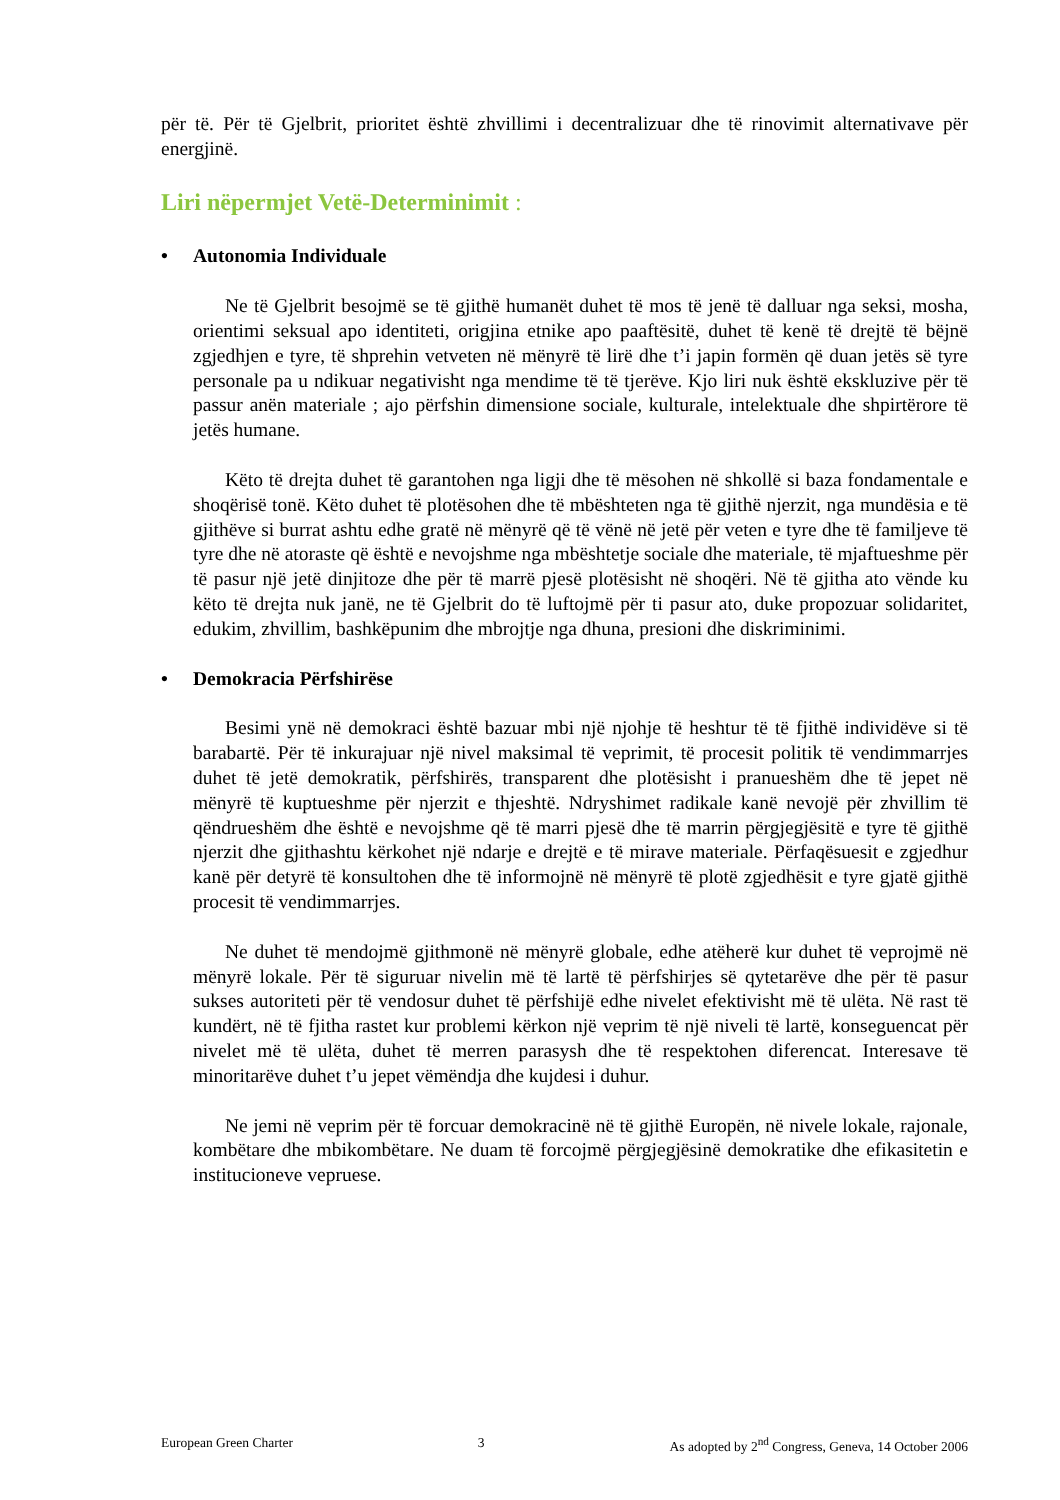për të. Për të Gjelbrit, prioritet është zhvillimi i decentralizuar dhe të rinovimit alternativave për energjinë.
Liri nëpermjet Vetë-Determinimit :
• Autonomia Individuale
Ne të Gjelbrit besojmë se të gjithë humanët duhet të mos të jenë të dalluar nga seksi, mosha, orientimi seksual apo identiteti, origjina etnike apo paaftësitë, duhet të kenë të drejtë të bëjnë zgjedhjen e tyre, të shprehin vetveten në mënyrë të lirë dhe t’i japin formën që duan jetës së tyre personale pa u ndikuar negativisht nga mendime të të tjerëve. Kjo liri nuk është ekskluzive për të passur anën materiale ; ajo përfshin dimensione sociale, kulturale, intelektuale dhe shpirtërore të jetës humane.
Këto të drejta duhet të garantohen nga ligji dhe të mësohen në shkollë si baza fondamentale e shoqërisë tonë. Këto duhet të plotësohen dhe të mbështeten nga të gjithë njerzit, nga mundësia e të gjithëve si burrat ashtu edhe gratë në mënyrë që të vënë në jetë për veten e tyre dhe të familjeve të tyre dhe në atoraste që është e nevojshme nga mbështetje sociale dhe materiale, të mjaftueshme për të pasur një jetë dinjitoze dhe për të marrë pjesë plotësisht në shoqëri. Në të gjitha ato vënde ku këto të drejta nuk janë, ne të Gjelbrit do të luftojmë për ti pasur ato, duke propozuar solidaritet, edukim, zhvillim, bashkëpunim dhe mbrojtje nga dhuna, presioni dhe diskriminimi.
• Demokracia Përfshirëse
Besimi ynë në demokraci është bazuar mbi një njohje të heshtur të të fjithë individëve si të barabartë. Për të inkurajuar një nivel maksimal të veprimit, të procesit politik të vendimmarrjes duhet të jetë demokratik, përfshirës, transparent dhe plotësisht i pranueshëm dhe të jepet në mënyrë të kuptueshme për njerzit e thjeshtë. Ndryshimet radikale kanë nevojë për zhvillim të qëndrueshëm dhe është e nevojshme që të marri pjesë dhe të marrin përgjegjësitë e tyre të gjithë njerzit dhe gjithashtu kërkohet një ndarje e drejtë e të mirave materiale. Përfaqësuesit e zgjedhur kanë për detyrë të konsultohen dhe të informojnë në mënyrë të plotë zgjedhësit e tyre gjatë gjithë procesit të vendimmarrjes.
Ne duhet të mendojmë gjithmonë në mënyrë globale, edhe atëherë kur duhet të veprojmë në mënyrë lokale. Për të siguruar nivelin më të lartë të përfshirjes së qytetarëve dhe për të pasur sukses autoriteti për të vendosur duhet të përfshijë edhe nivelet efektivisht më të ulëta. Në rast të kundërt, në të fjitha rastet kur problemi kërkon një veprim të një niveli të lartë, konseguencat për nivelet më të ulëta, duhet të merren parasysh dhe të respektohen diferencat. Interesave të minoritarëve duhet t’u jepet vëmëndja dhe kujdesi i duhur.
Ne jemi në veprim për të forcuar demokracinë në të gjithë Europën, në nivele lokale, rajonale, kombëtare dhe mbikombëtare. Ne duam të forcojmë përgjegjësinë demokratike dhe efikasitetin e institucioneve vepruese.
European Green Charter 3 As adopted by 2<sup>nd</sup> Congress, Geneva, 14 October 2006